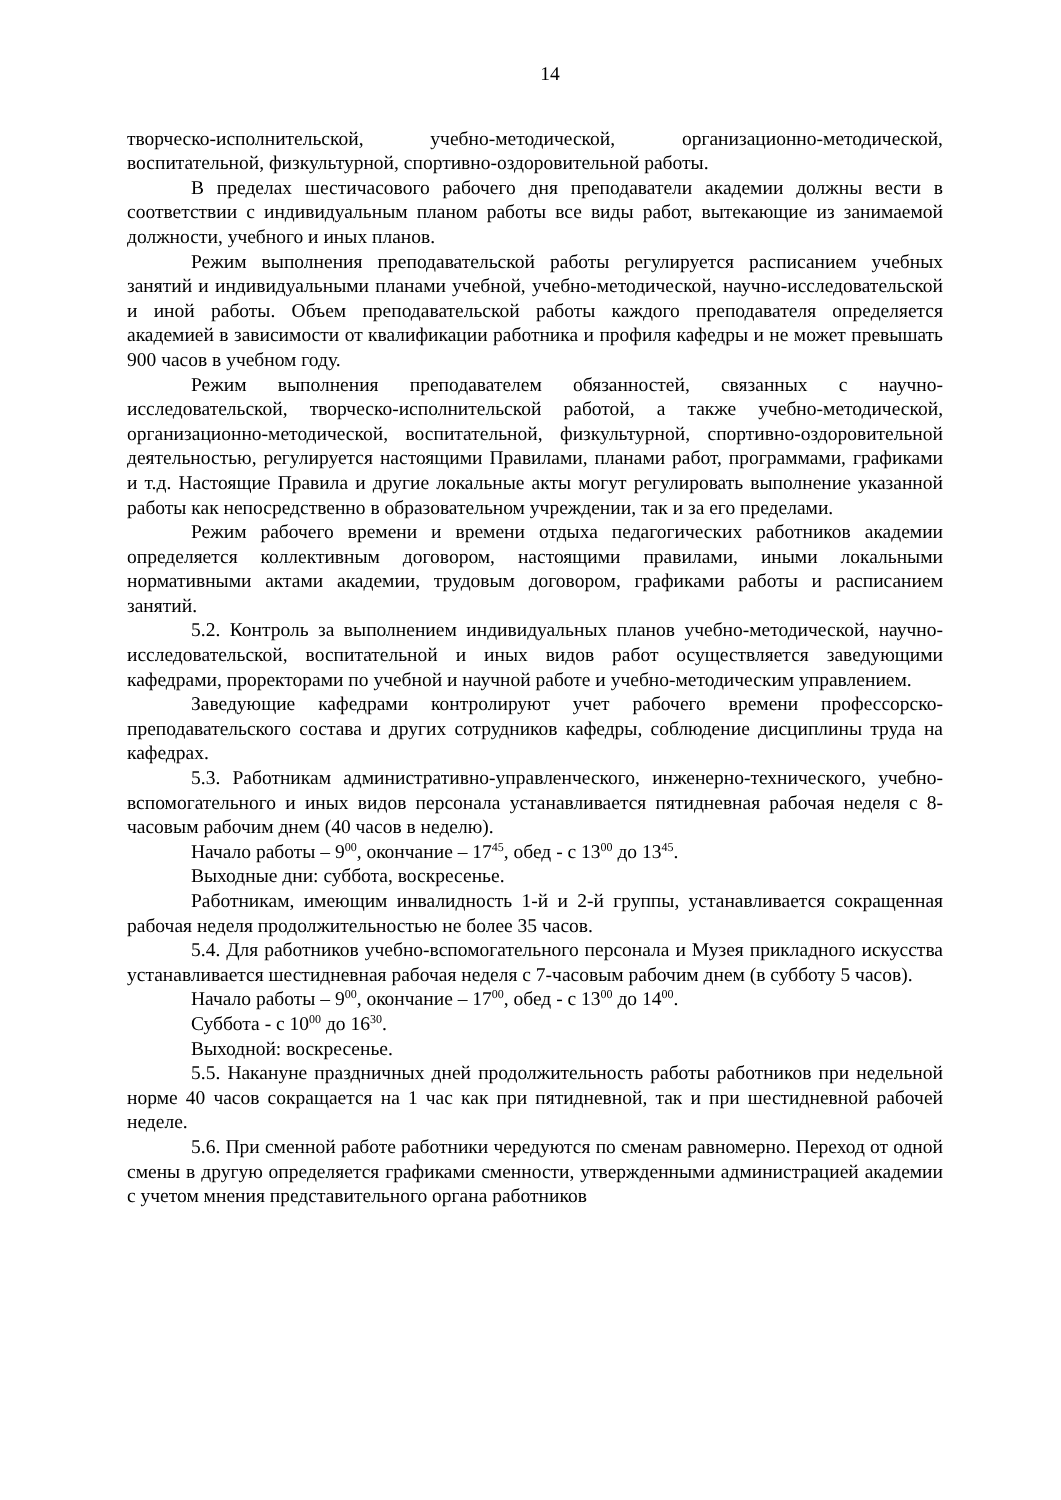14
творческо-исполнительской, учебно-методической, организационно-методической, воспитательной, физкультурной, спортивно-оздоровительной работы.
В пределах шестичасового рабочего дня преподаватели академии должны вести в соответствии с индивидуальным планом работы все виды работ, вытекающие из занимаемой должности, учебного и иных планов.
Режим выполнения преподавательской работы регулируется расписанием учебных занятий и индивидуальными планами учебной, учебно-методической, научно-исследовательской и иной работы. Объем преподавательской работы каждого преподавателя определяется академией в зависимости от квалификации работника и профиля кафедры и не может превышать 900 часов в учебном году.
Режим выполнения преподавателем обязанностей, связанных с научно-исследовательской, творческо-исполнительской работой, а также учебно-методической, организационно-методической, воспитательной, физкультурной, спортивно-оздоровительной деятельностью, регулируется настоящими Правилами, планами работ, программами, графиками и т.д. Настоящие Правила и другие локальные акты могут регулировать выполнение указанной работы как непосредственно в образовательном учреждении, так и за его пределами.
Режим рабочего времени и времени отдыха педагогических работников академии определяется коллективным договором, настоящими правилами, иными локальными нормативными актами академии, трудовым договором, графиками работы и расписанием занятий.
5.2. Контроль за выполнением индивидуальных планов учебно-методической, научно-исследовательской, воспитательной и иных видов работ осуществляется заведующими кафедрами, проректорами по учебной и научной работе и учебно-методическим управлением.
Заведующие кафедрами контролируют учет рабочего времени профессорско-преподавательского состава и других сотрудников кафедры, соблюдение дисциплины труда на кафедрах.
5.3. Работникам административно-управленческого, инженерно-технического, учебно-вспомогательного и иных видов персонала устанавливается пятидневная рабочая неделя с 8-часовым рабочим днем (40 часов в неделю).
Начало работы – 9<sup>00</sup>, окончание – 17<sup>45</sup>, обед - с 13<sup>00</sup> до 13<sup>45</sup>.
Выходные дни: суббота, воскресенье.
Работникам, имеющим инвалидность 1-й и 2-й группы, устанавливается сокращенная рабочая неделя продолжительностью не более 35 часов.
5.4. Для работников учебно-вспомогательного персонала и Музея прикладного искусства устанавливается шестидневная рабочая неделя с 7-часовым рабочим днем (в субботу 5 часов).
Начало работы – 9<sup>00</sup>, окончание – 17<sup>00</sup>, обед - с 13<sup>00</sup> до 14<sup>00</sup>.
Суббота - с 10<sup>00</sup> до 16<sup>30</sup>.
Выходной: воскресенье.
5.5. Накануне праздничных дней продолжительность работы работников при недельной норме 40 часов сокращается на 1 час как при пятидневной, так и при шестидневной рабочей неделе.
5.6. При сменной работе работники чередуются по сменам равномерно. Переход от одной смены в другую определяется графиками сменности, утвержденными администрацией академии с учетом мнения представительного органа работников